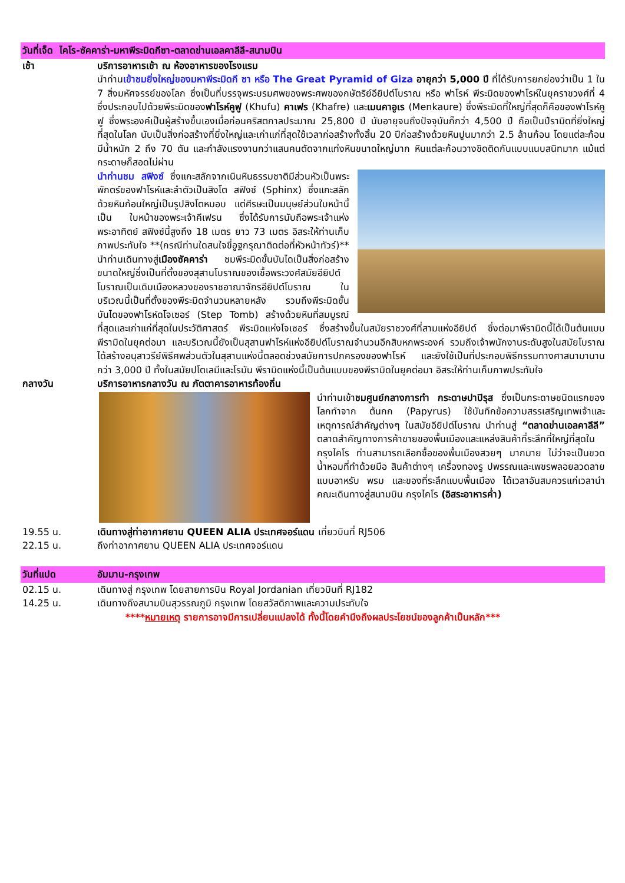วันที่เจ็ด ไคโร-ซัคคาร่า-มหาพีระมิดกีซา-ตลาดข่านเอลคาลีลี-สนามบิน
เช้า บริการอาหารเช้า ณ ห้องอาหารของโรงแรม
นำท่านเข้าชมยิ่งใหญ่ของมหาพีระมิดกี ซา หรือ The Great Pyramid of Giza อายุกว่า 5,000 ปี ที่ได้รับการยกย่องว่าเป็น 1 ใน 7 สิ่งมหัศจรรย์ของโลก ซึ่งเป็นที่บรรจุพระบรมศพของพระศพของกษัตริย์อียิปต์โบราณ หรือ ฟาโรห์ พีระมิดของฟาโรห์ในยุคราชวงศ์ที่ 4 ซึ่งประกอบไปด้วยพีระมิดของฟาโรห์คูฟู (Khufu) คาเฟร (Khafre) และเมนคาอูเร (Menkaure) ซึ่งพีระมิดที่ใหญ่ที่สุดก็คือของฟาโรห์คูฟู ซึ่งพระองค์เป็นผู้สร้างขึ้นเองเมื่อก่อนคริสตกาลประมาณ 25,800 ปี นับอายุจนถึงปัจจุบันก็กว่า 4,500 ปี ถือเป็นปีรามิดที่ยิ่งใหญ่ที่สุดในโลก นับเป็นสิ่งก่อสร้างที่ยิ่งใหญ่และเก่าแก่ที่สุดใช้เวลาก่อสร้างทั้งสิ้น 20 ปีก่อสร้างด้วยหินปูนมากว่า 2.5 ล้านก้อน โดยแต่ละก้อนมีน้ำหนัก 2 ถึง 70 ตัน และกำลังแรงงานกว่าแสนคนตัดจากแท่งหินขนาดใหญ่มาก หินแต่ละก้อนวางชิดติดกันแบบแนบสนิทมาก แม้แต่กระดาษก็สอดไม่ผ่าน
นำท่านชม สฟิงซ์ ซึ่งแกะสลักจากเนินหินธรรมชาติมีส่วนหัวเป็นพระพักตร์ของฟาโรห์และลำตัวเป็นสิงโต สฟิงซ์ (Sphinx) ซึ่งแกะสลักด้วยหินก้อนใหญ่เป็นรูปสิงโตหมอบ แต่ศีรษะเป็นมนุษย์ส่วนใบหน้านี้เป็น ใบหน้าของพระเจ้าคีเฟรน ซึ่งได้รับการนับถือพระเจ้าแห่งพระอาทิตย์ สฟิงซ์นี้สูงถึง 18 เมตร ยาว 73 เมตร อิสระให้ท่านเก็บภาพประทับใจ **(กรณีท่านใดสนใจขี่อูฐกรุณาติดต่อที่หัวหน้าทัวร์)**
นำท่านเดินทางสู่เมืองซัคคาร่า ชมพีระมิดขั้นบันไดเป็นสิ่งก่อสร้างขนาดใหญ่ซึ่งเป็นที่ตั้งของสุสานโบราณของเชื้อพระวงศ์สมัยอียิปต์โบราณเป็นเดิมเมืองหลวงของราชอาณาจักรอียิปต์โบราณ ในบริเวณนี้เป็นที่ตั้งของพีระมิดจำนวนหลายหลัง รวมถึงพีระมิดขั้นบันไดของฟาโรห์ดโจเซอร์ (Step Tomb) สร้างด้วยหินที่สมบูรณ์ที่สุดและเก่าแก่ที่สุดในประวัติศาสตร์ พีระมิดแห่งโจเซอร์ ซึ่งสร้างขึ้นในสมัยราชวงศ์ที่สามแห่งอียิปต์ ซึ่งต่อมาพีรามิดนี้ได้เป็นต้นแบบพีรามิดในยุคต่อมา และบริเวณนี้ยังเป็นสุสานฟาโรห์แห่งอียิปต์โบราณจำนวนอีกสิบหกพระองค์ รวมถึงเจ้าพนักงานระดับสูงในสมัยโบราณได้สร้างอนุสาวรีย์พิธีศพส่วนตัวในสุสานแห่งนี้ตลอดช่วงสมัยการปกครองของฟาโรห์ และยังใช้เป็นที่ประกอบพิธีกรรมทางศาสนามานานกว่า 3,000 ปี ทั้งในสมัยปโตเลมีและโรมัน พีรามิดแห่งนี้เป็นต้นแบบของพีรามิดในยุคต่อมา อิสระให้ท่านเก็บภาพประทับใจ
กลางวัน บริการอาหารกลางวัน ณ ภัตตาคารอาหารท้องถิ่น
นำท่านเข้าชมศูนย์กลางการทำ กระดาษปาปิรุส ซึ่งเป็นกระดาษชนิดแรกของโลกทำจาก ต้นกก (Papyrus) ใช้บันทึกข้อความสรรเสริญเทพเจ้าและเหตุการณ์สำคัญต่างๆ ในสมัยอียิปต์โบราณ นำท่านสู่ “ตลาดข่านเอลคาลีลี” ตลาดสำคัญทางการค้าขายของพื้นเมืองและแหล่งสินค้าที่ระลึกที่ใหญ่ที่สุดในกรุงไคโร ท่านสามารถเลือกซื้อของพื้นเมืองสวยๆ มากมาย ไม่ว่าจะเป็นขวดน้ำหอมที่ทำด้วยมือ สินค้าต่างๆ เครื่องทองรู ปพรรณและเพชรพลอยลวดลายแบบอาหรับ พรม และของที่ระลึกแบบพื้นเมือง ได้เวลาอันสมควรแก่เวลานำคณะเดินทางสู่สนามบิน กรุงไคโร (อิสระอาหารค่ำ)
19.55 น. เดินทางสู่ท่าอากาศยาน QUEEN ALIA ประเทศจอร์แดน เที่ยวบินที่ RJ506
22.15 น. ถึงท่าอากาศยาน QUEEN ALIA ประเทศจอร์แดน
วันที่แปด อัมมาน-กรุงเทพ
02.15 น. เดินทางสู่ กรุงเทพ โดยสายการบิน Royal Jordanian เที่ยวบินที่ RJ182
14.25 น. เดินทางถึงสนามบินสุวรรณภูมิ กรุงเทพ โดยสวัสดิภาพและความประทับใจ
****หมายเหตุ รายการอาจมีการเปลี่ยนแปลงได้ ทั้งนี้โดยคำนึงถึงผลประโยชน์ของลูกค้าเป็นหลัก***